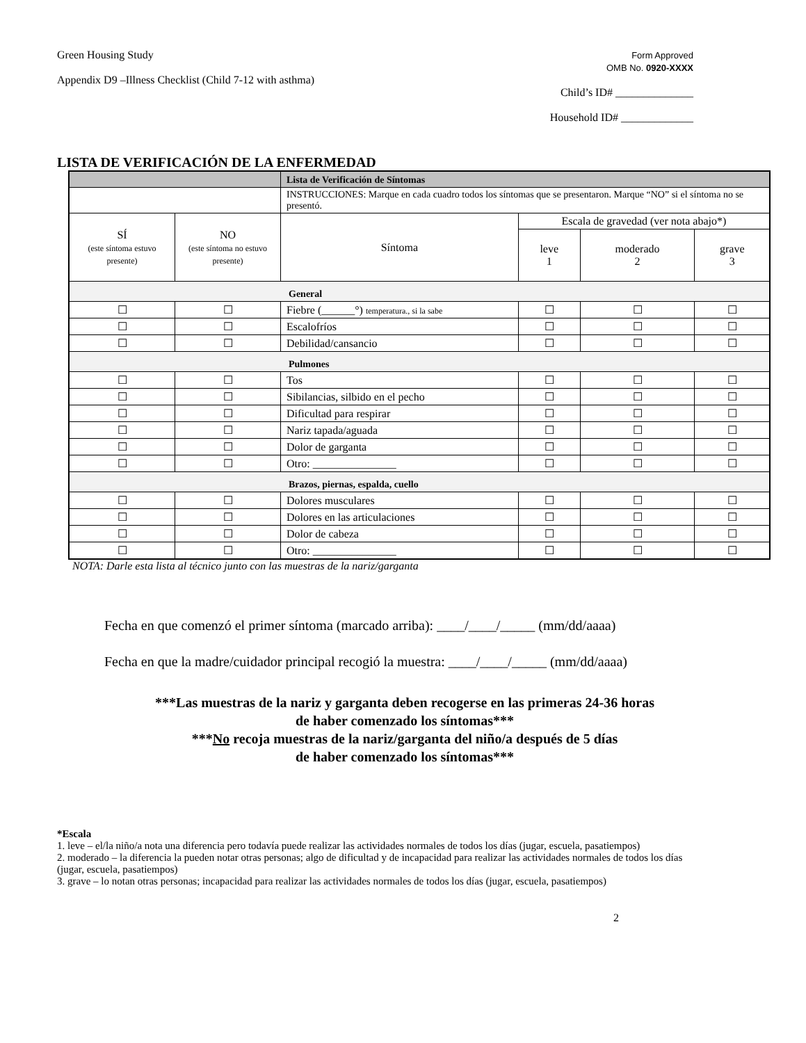Green Housing Study
Appendix D9 –Illness Checklist (Child 7-12 with asthma)
Form Approved
OMB No. 0920-XXXX
Child’s ID# ______________
Household ID# _____________
LISTA DE VERIFICACIÓN DE LA ENFERMEDAD
| | | Lista de Verificación de Síntomas | | | |
| | | INSTRUCCIONES: Marque en cada cuadro todos los síntomas que se presentaron. Marque “NO” si el síntoma no se presentó. | | | |
| SÍ (este síntoma estuvo presente) | NO (este síntoma no estuvo presente) | Síntoma | Escala de gravedad (ver nota abajo*) | | |
| | | | leve 1 | moderado 2 | grave 3 |
| General | | | | | |
| ☐ | ☐ | Fiebre (______°) temperatura., si la sabe | ☐ | ☐ | ☐ |
| ☐ | ☐ | Escalofríos | ☐ | ☐ | ☐ |
| ☐ | ☐ | Debilidad/cansancio | ☐ | ☐ | ☐ |
| Pulmones | | | | | |
| ☐ | ☐ | Tos | ☐ | ☐ | ☐ |
| ☐ | ☐ | Sibilancias, silbido en el pecho | ☐ | ☐ | ☐ |
| ☐ | ☐ | Dificultad para respirar | ☐ | ☐ | ☐ |
| ☐ | ☐ | Nariz tapada/aguada | ☐ | ☐ | ☐ |
| ☐ | ☐ | Dolor de garganta | ☐ | ☐ | ☐ |
| ☐ | ☐ | Otro: _______________ | ☐ | ☐ | ☐ |
| Brazos, piernas, espalda, cuello | | | | | |
| ☐ | ☐ | Dolores musculares | ☐ | ☐ | ☐ |
| ☐ | ☐ | Dolores en las articulaciones | ☐ | ☐ | ☐ |
| ☐ | ☐ | Dolor de cabeza | ☐ | ☐ | ☐ |
| ☐ | ☐ | Otro: _______________ | ☐ | ☐ | ☐ |
NOTA: Darle esta lista al técnico junto con las muestras de la nariz/garganta
Fecha en que comenzó el primer síntoma (marcado arriba): ____/____/_____ (mm/dd/aaaa)
Fecha en que la madre/cuidador principal recogió la muestra: ____/____/_____ (mm/dd/aaaa)
***Las muestras de la nariz y garganta deben recogerse en las primeras 24-36 horas
de haber comenzado los síntomas***
***No recoja muestras de la nariz/garganta del niño/a después de 5 días
de haber comenzado los síntomas***
*Escala
1. leve – el/la niño/a nota una diferencia pero todavía puede realizar las actividades normales de todos los días (jugar, escuela, pasatiempos)
2. moderado – la diferencia la pueden notar otras personas; algo de dificultad y de incapacidad para realizar las actividades normales de todos los días (jugar, escuela, pasatiempos)
3. grave – lo notan otras personas; incapacidad para realizar las actividades normales de todos los días (jugar, escuela, pasatiempos)
2